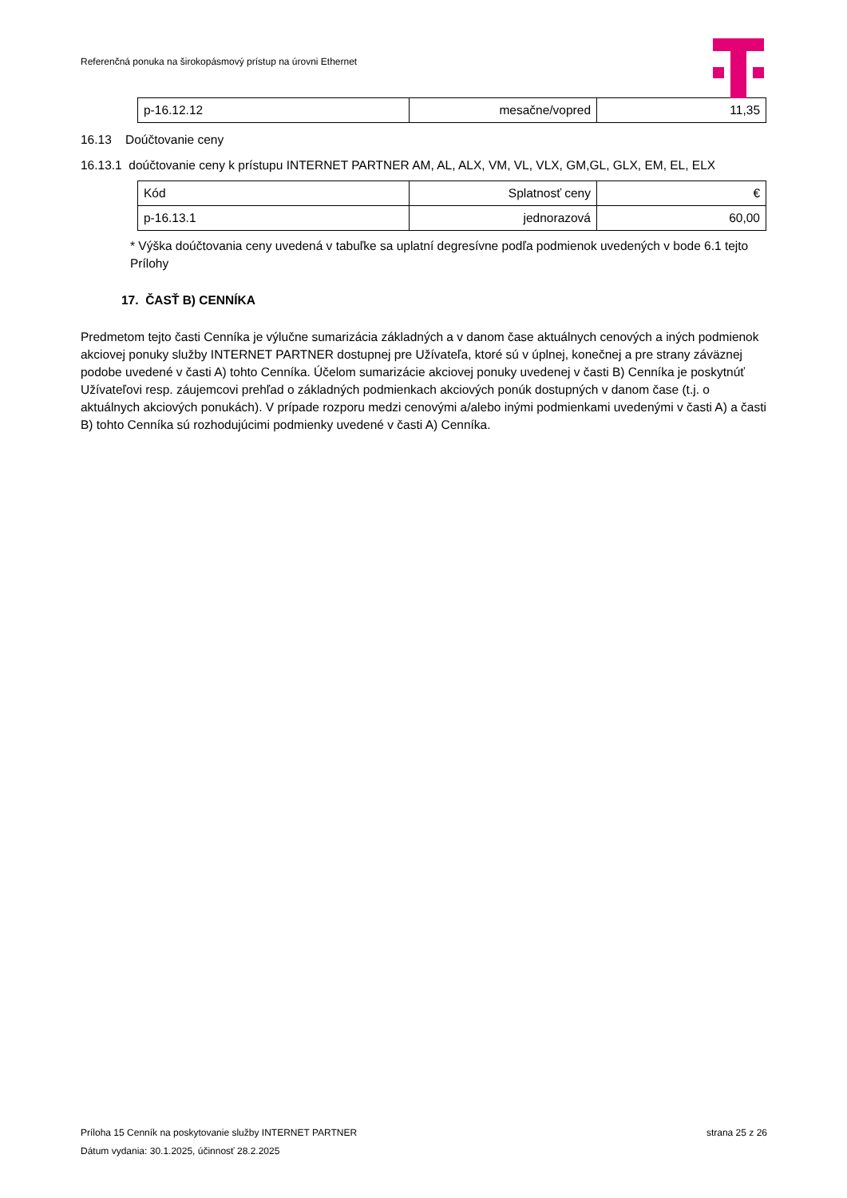Referenčná ponuka na širokopásmový prístup na úrovni Ethernet
| p-16.12.12 | mesačne/vopred | 11,35 |
16.13 Doúčtovanie ceny
16.13.1 doúčtovanie ceny k prístupu INTERNET PARTNER AM, AL, ALX, VM, VL, VLX, GM,GL, GLX, EM, EL, ELX
| Kód | Splatnosť ceny | € |
| p-16.13.1 | jednorazová | 60,00 |
* Výška doúčtovania ceny uvedená v tabuľke sa uplatní degresívne podľa podmienok uvedených v bode 6.1 tejto Prílohy
17. ČASŤ B) CENNÍKA
Predmetom tejto časti Cenníka je výlučne sumarizácia základných a v danom čase aktuálnych cenových a iných podmienok akciovej ponuky služby INTERNET PARTNER dostupnej pre Užívateľa, ktoré sú v úplnej, konečnej a pre strany záväznej podobe uvedené v časti A) tohto Cenníka. Účelom sumarizácie akciovej ponuky uvedenej v časti B) Cenníka je poskytnúť Užívateľovi resp. záujemcovi prehľad o základných podmienkach akciových ponúk dostupných v danom čase (t.j. o aktuálnych akciových ponukách). V prípade rozporu medzi cenovými a/alebo inými podmienkami uvedenými v časti A) a časti B) tohto Cenníka sú rozhodujúcimi podmienky uvedené v časti A) Cenníka.
Príloha 15 Cenník na poskytovanie služby INTERNET PARTNER strana 25 z 26
Dátum vydania: 30.1.2025, účinnosť 28.2.2025